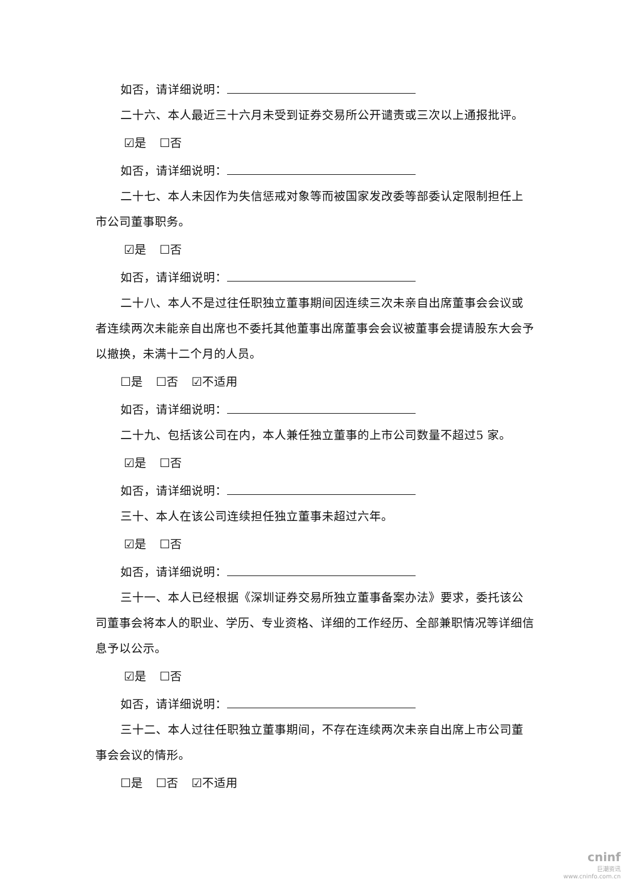如否，请详细说明：
二十六、本人最近三十六月未受到证券交易所公开谴责或三次以上通报批评。
☑是 ☐否
如否，请详细说明：
二十七、本人未因作为失信惩戒对象等而被国家发改委等部委认定限制担任上市公司董事职务。
☑是 ☐否
如否，请详细说明：
二十八、本人不是过往任职独立董事期间因连续三次未亲自出席董事会会议或者连续两次未能亲自出席也不委托其他董事出席董事会会议被董事会提请股东大会予以撤换，未满十二个月的人员。
☐是 ☐否 ☑不适用
如否，请详细说明：
二十九、包括该公司在内，本人兼任独立董事的上市公司数量不超过5 家。
☑是 ☐否
如否，请详细说明：
三十、本人在该公司连续担任独立董事未超过六年。
☑是 ☐否
如否，请详细说明：
三十一、本人已经根据《深圳证券交易所独立董事备案办法》要求，委托该公司董事会将本人的职业、学历、专业资格、详细的工作经历、全部兼职情况等详细信息予以公示。
☑是 ☐否
如否，请详细说明：
三十二、本人过往任职独立董事期间，不存在连续两次未亲自出席上市公司董事会会议的情形。
☐是 ☐否 ☑不适用
cninf
巨潮资讯
www.cninfo.com.cn